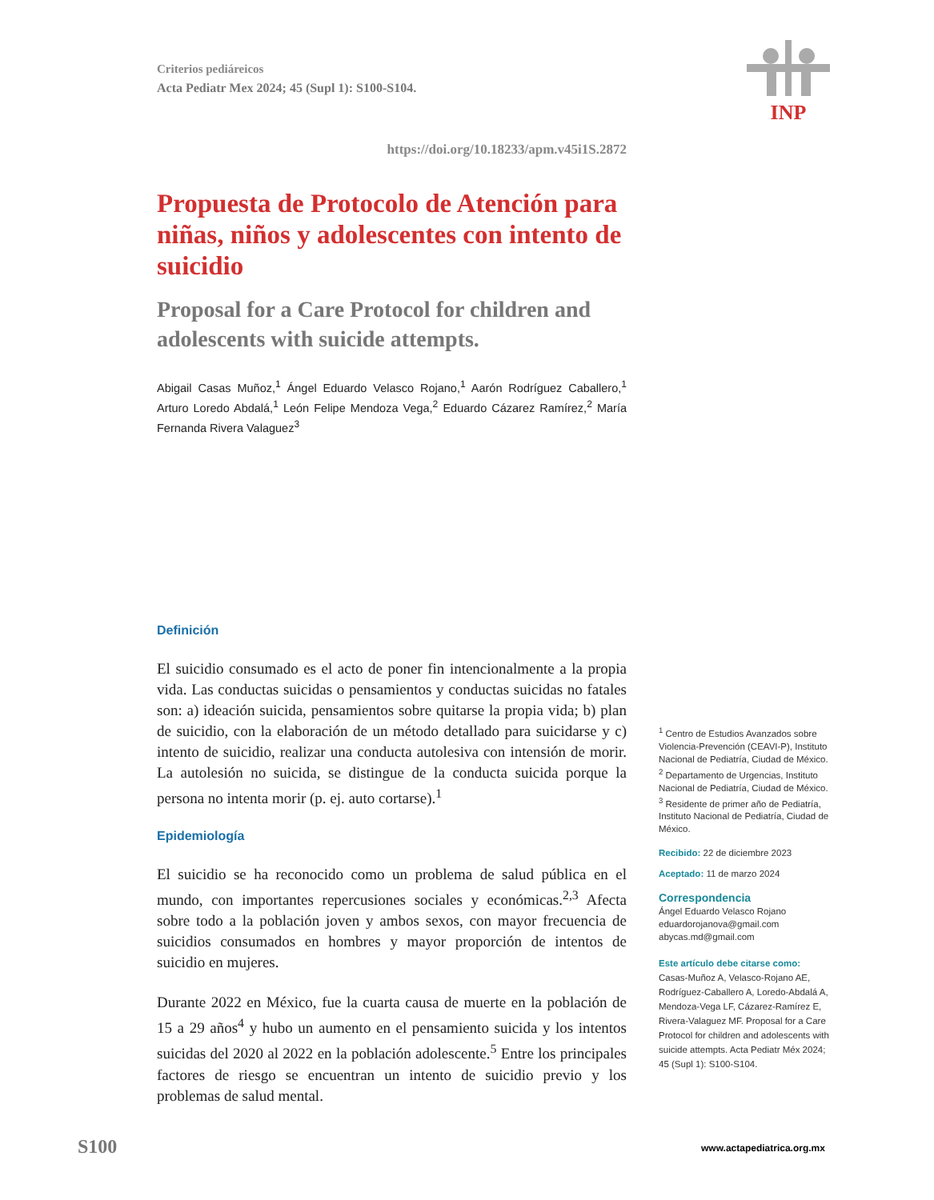INP
Criterios pediáreicos
Acta Pediatr Mex 2024; 45 (Supl 1): S100-S104.
https://doi.org/10.18233/apm.v45i1S.2872
Propuesta de Protocolo de Atención para niñas, niños y adolescentes con intento de suicidio
Proposal for a Care Protocol for children and adolescents with suicide attempts.
Abigail Casas Muñoz,<sup>1</sup> Ángel Eduardo Velasco Rojano,<sup>1</sup> Aarón Rodríguez Caballero,<sup>1</sup> Arturo Loredo Abdalá,<sup>1</sup> León Felipe Mendoza Vega,<sup>2</sup> Eduardo Cázarez Ramírez,<sup>2</sup> María Fernanda Rivera Valaguez<sup>3</sup>
Definición
El suicidio consumado es el acto de poner fin intencionalmente a la propia vida. Las conductas suicidas o pensamientos y conductas suicidas no fatales son: a) ideación suicida, pensamientos sobre quitarse la propia vida; b) plan de suicidio, con la elaboración de un método detallado para suicidarse y c) intento de suicidio, realizar una conducta autolesiva con intensión de morir. La autolesión no suicida, se distingue de la conducta suicida porque la persona no intenta morir (p. ej. auto cortarse).<sup>1</sup>
Epidemiología
El suicidio se ha reconocido como un problema de salud pública en el mundo, con importantes repercusiones sociales y económicas.<sup>2,3</sup> Afecta sobre todo a la población joven y ambos sexos, con mayor frecuencia de suicidios consumados en hombres y mayor proporción de intentos de suicidio en mujeres.
Durante 2022 en México, fue la cuarta causa de muerte en la población de 15 a 29 años<sup>4</sup> y hubo un aumento en el pensamiento suicida y los intentos suicidas del 2020 al 2022 en la población adolescente.<sup>5</sup> Entre los principales factores de riesgo se encuentran un intento de suicidio previo y los problemas de salud mental.
<sup>1</sup> Centro de Estudios Avanzados sobre Violencia-Prevención (CEAVI-P), Instituto Nacional de Pediatría, Ciudad de México.
<sup>2</sup> Departamento de Urgencias, Instituto Nacional de Pediatría, Ciudad de México.
<sup>3</sup> Residente de primer año de Pediatría, Instituto Nacional de Pediatría, Ciudad de México.
Recibido: 22 de diciembre 2023
Aceptado: 11 de marzo 2024
Correspondencia
Ángel Eduardo Velasco Rojano
eduardorojanova@gmail.com
abycas.md@gmail.com
Este artículo debe citarse como: Casas-Muñoz A, Velasco-Rojano AE, Rodríguez-Caballero A, Loredo-Abdalá A, Mendoza-Vega LF, Cázarez-Ramírez E, Rivera-Valaguez MF. Proposal for a Care Protocol for children and adolescents with suicide attempts. Acta Pediatr Méx 2024; 45 (Supl 1): S100-S104.
S100 www.actapediatrica.org.mx